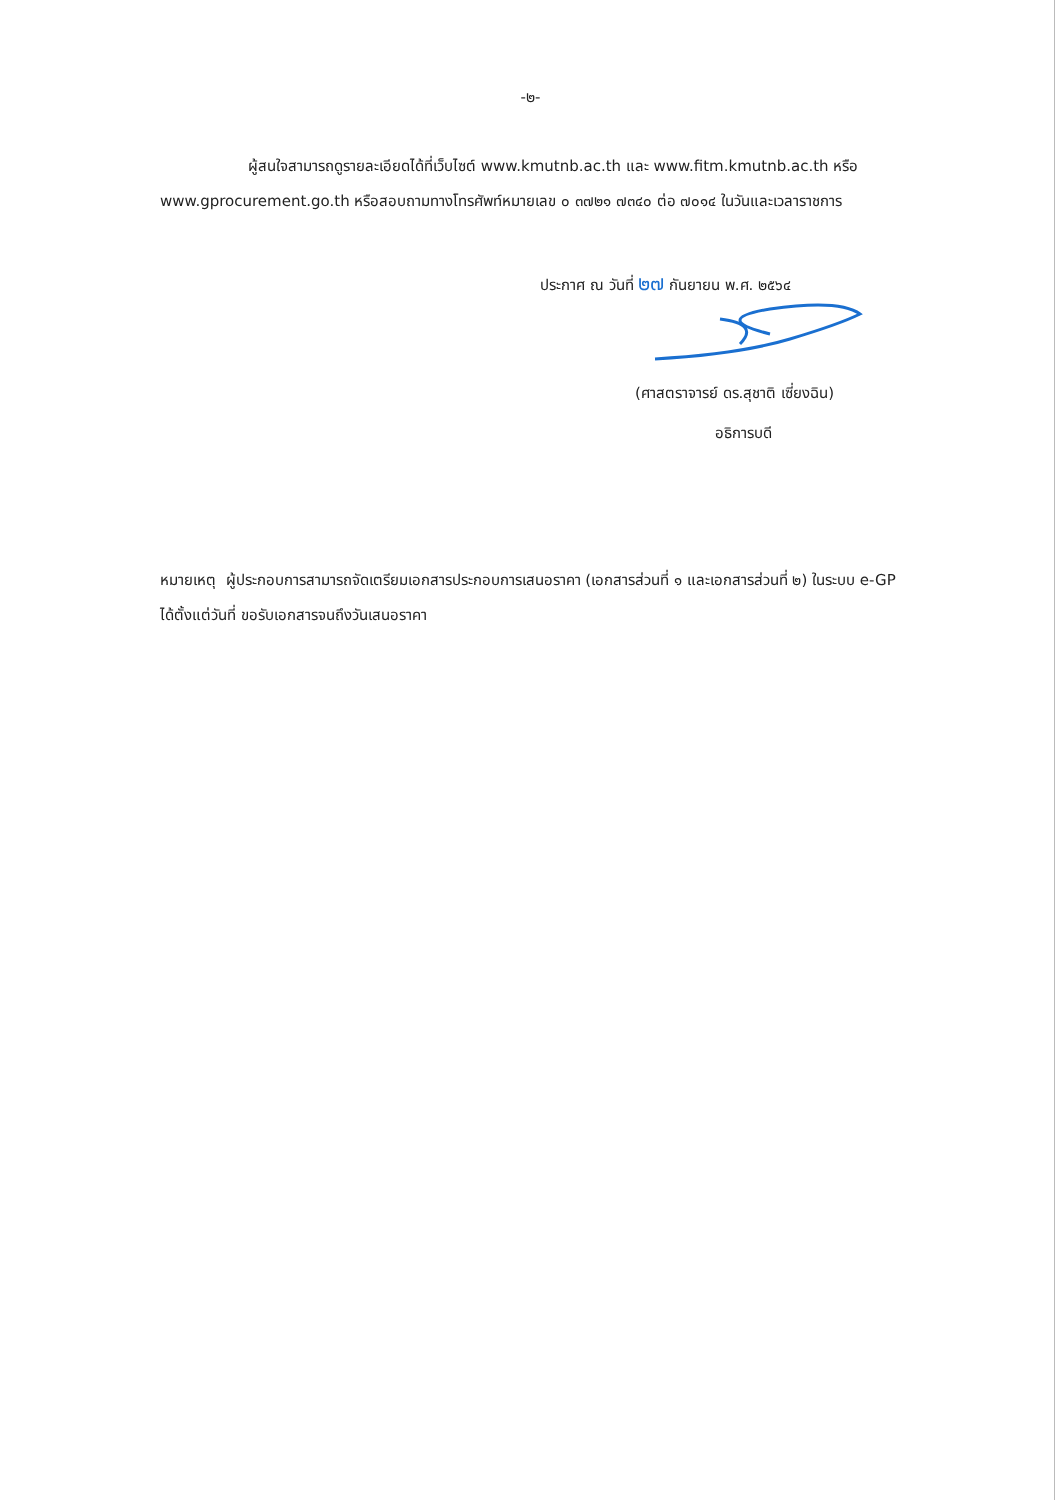-๒-
ผู้สนใจสามารถดูรายละเอียดได้ที่เว็บไซต์ www.kmutnb.ac.th และ www.fitm.kmutnb.ac.th หรือ www.gprocurement.go.th หรือสอบถามทางโทรศัพท์หมายเลข ๐ ๓๗๒๑ ๗๓๔๐ ต่อ ๗๐๑๔ ในวันและเวลาราชการ
ประกาศ ณ วันที่ ๒๗ กันยายน พ.ศ. ๒๕๖๔
(ศาสตราจารย์ ดร.สุชาติ เซี่ยงฉิน)
อธิการบดี
หมายเหตุ ผู้ประกอบการสามารถจัดเตรียมเอกสารประกอบการเสนอราคา (เอกสารส่วนที่ ๑ และเอกสารส่วนที่ ๒) ในระบบ e-GP ได้ตั้งแต่วันที่ ขอรับเอกสารจนถึงวันเสนอราคา